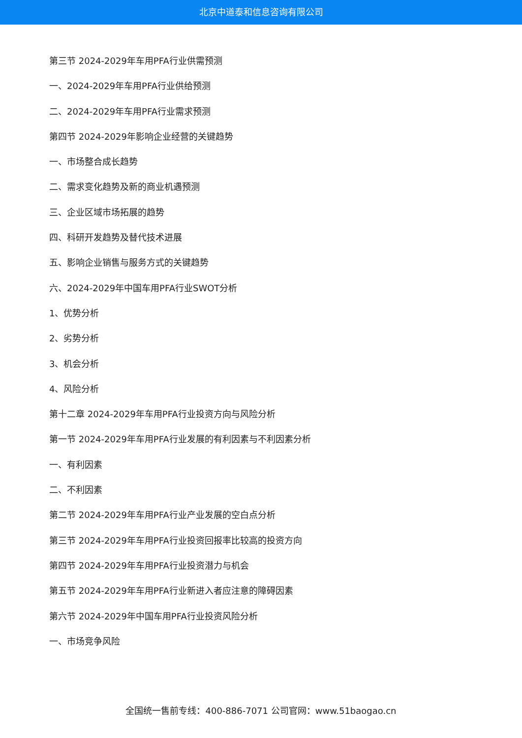北京中道泰和信息咨询有限公司
第三节 2024-2029年车用PFA行业供需预测
一、2024-2029年车用PFA行业供给预测
二、2024-2029年车用PFA行业需求预测
第四节 2024-2029年影响企业经营的关键趋势
一、市场整合成长趋势
二、需求变化趋势及新的商业机遇预测
三、企业区域市场拓展的趋势
四、科研开发趋势及替代技术进展
五、影响企业销售与服务方式的关键趋势
六、2024-2029年中国车用PFA行业SWOT分析
1、优势分析
2、劣势分析
3、机会分析
4、风险分析
第十二章 2024-2029年车用PFA行业投资方向与风险分析
第一节 2024-2029年车用PFA行业发展的有利因素与不利因素分析
一、有利因素
二、不利因素
第二节 2024-2029年车用PFA行业产业发展的空白点分析
第三节 2024-2029年车用PFA行业投资回报率比较高的投资方向
第四节 2024-2029年车用PFA行业投资潜力与机会
第五节 2024-2029年车用PFA行业新进入者应注意的障碍因素
第六节 2024-2029年中国车用PFA行业投资风险分析
一、市场竞争风险
全国统一售前专线：400-886-7071 公司官网：www.51baogao.cn